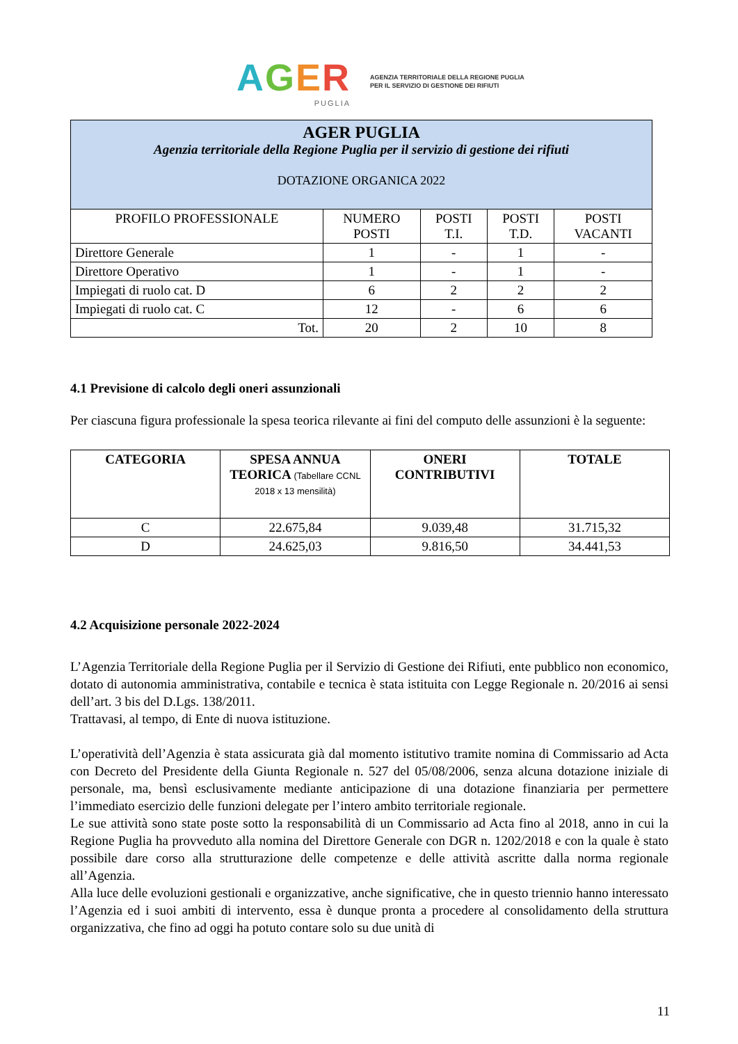AGER
PUGLIA
AGENZIA TERRITORIALE DELLA REGIONE PUGLIA
PER IL SERVIZIO DI GESTIONE DEI RIFIUTI
| AGER PUGLIA Agenzia territoriale della Regione Puglia per il servizio di gestione dei rifiuti DOTAZIONE ORGANICA 2022 | | | | |
| PROFILO PROFESSIONALE | NUMERO POSTI | POSTI T.I. | POSTI T.D. | POSTI VACANTI |
| Direttore Generale | 1 | - | 1 | - |
| Direttore Operativo | 1 | - | 1 | - |
| Impiegati di ruolo cat. D | 6 | 2 | 2 | 2 |
| Impiegati di ruolo cat. C | 12 | - | 6 | 6 |
| Tot. | 20 | 2 | 10 | 8 |
4.1 Previsione di calcolo degli oneri assunzionali
Per ciascuna figura professionale la spesa teorica rilevante ai fini del computo delle assunzioni è la seguente:
| CATEGORIA | SPESA ANNUA TEORICA (Tabellare CCNL 2018 x 13 mensilità) | ONERI CONTRIBUTIVI | TOTALE |
| --- | --- | --- | --- |
| C | 22.675,84 | 9.039,48 | 31.715,32 |
| D | 24.625,03 | 9.816,50 | 34.441,53 |
4.2 Acquisizione personale 2022-2024
L’Agenzia Territoriale della Regione Puglia per il Servizio di Gestione dei Rifiuti, ente pubblico non economico, dotato di autonomia amministrativa, contabile e tecnica è stata istituita con Legge Regionale n. 20/2016 ai sensi dell’art. 3 bis del D.Lgs. 138/2011.
Trattavasi, al tempo, di Ente di nuova istituzione.
L’operatività dell’Agenzia è stata assicurata già dal momento istitutivo tramite nomina di Commissario ad Acta con Decreto del Presidente della Giunta Regionale n. 527 del 05/08/2006, senza alcuna dotazione iniziale di personale, ma, bensì esclusivamente mediante anticipazione di una dotazione finanziaria per permettere l’immediato esercizio delle funzioni delegate per l’intero ambito territoriale regionale.
Le sue attività sono state poste sotto la responsabilità di un Commissario ad Acta fino al 2018, anno in cui la Regione Puglia ha provveduto alla nomina del Direttore Generale con DGR n. 1202/2018 e con la quale è stato possibile dare corso alla strutturazione delle competenze e delle attività ascritte dalla norma regionale all’Agenzia.
Alla luce delle evoluzioni gestionali e organizzative, anche significative, che in questo triennio hanno interessato l’Agenzia ed i suoi ambiti di intervento, essa è dunque pronta a procedere al consolidamento della struttura organizzativa, che fino ad oggi ha potuto contare solo su due unità di
11